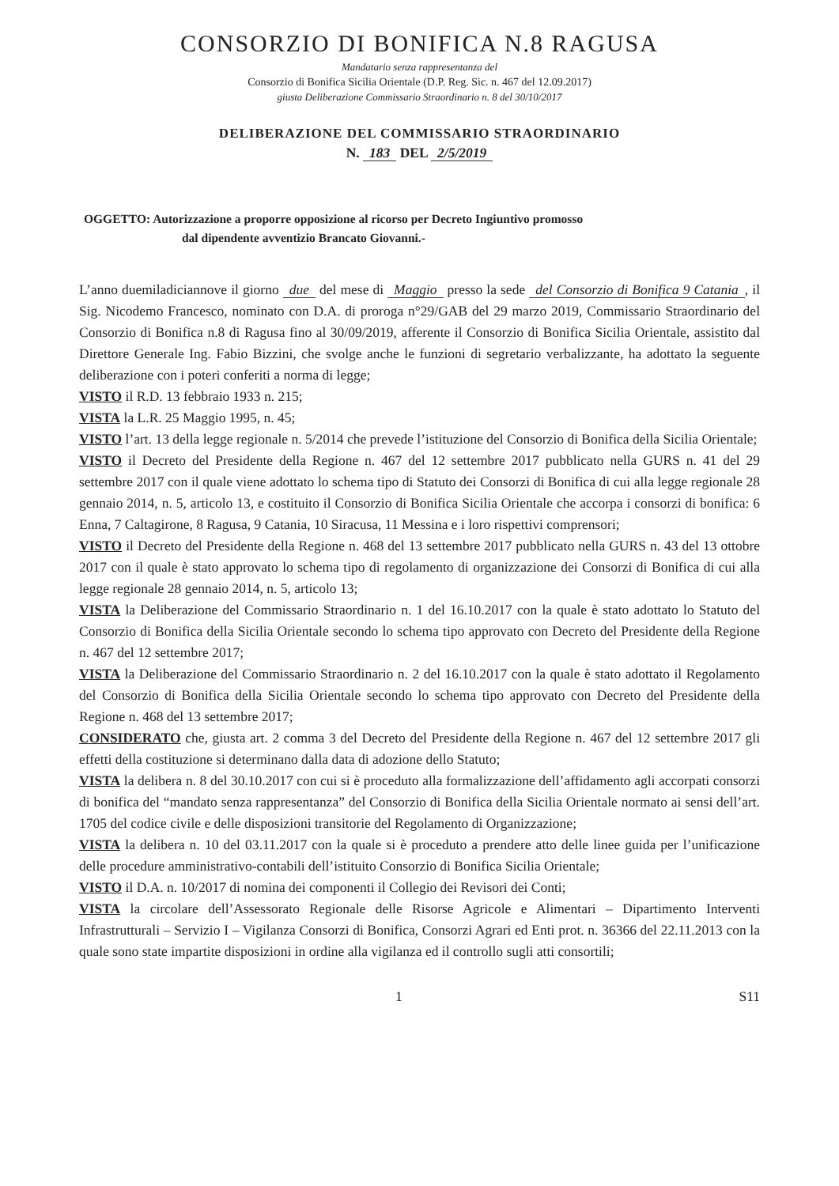CONSORZIO DI BONIFICA N.8 RAGUSA
Mandatario senza rappresentanza del
Consorzio di Bonifica Sicilia Orientale (D.P. Reg. Sic. n. 467 del 12.09.2017)
giusta Deliberazione Commissario Straordinario n. 8 del 30/10/2017
DELIBERAZIONE DEL COMMISSARIO STRAORDINARIO
N. 183 DEL 2/5/2019
OGGETTO: Autorizzazione a proporre opposizione al ricorso per Decreto Ingiuntivo promosso
dal dipendente avventizio Brancato Giovanni.-
L’anno duemiladiciannove il giorno due del mese di Maggio presso la sede del Consorzio di Bonifica 9 Catania, il Sig. Nicodemo Francesco, nominato con D.A. di proroga n°29/GAB del 29 marzo 2019, Commissario Straordinario del Consorzio di Bonifica n.8 di Ragusa fino al 30/09/2019, afferente il Consorzio di Bonifica Sicilia Orientale, assistito dal Direttore Generale Ing. Fabio Bizzini, che svolge anche le funzioni di segretario verbalizzante, ha adottato la seguente deliberazione con i poteri conferiti a norma di legge;
VISTO il R.D. 13 febbraio 1933 n. 215;
VISTA la L.R. 25 Maggio 1995, n. 45;
VISTO l’art. 13 della legge regionale n. 5/2014 che prevede l’istituzione del Consorzio di Bonifica della Sicilia Orientale;
VISTO il Decreto del Presidente della Regione n. 467 del 12 settembre 2017 pubblicato nella GURS n. 41 del 29 settembre 2017 con il quale viene adottato lo schema tipo di Statuto dei Consorzi di Bonifica di cui alla legge regionale 28 gennaio 2014, n. 5, articolo 13, e costituito il Consorzio di Bonifica Sicilia Orientale che accorpa i consorzi di bonifica: 6 Enna, 7 Caltagirone, 8 Ragusa, 9 Catania, 10 Siracusa, 11 Messina e i loro rispettivi comprensori;
VISTO il Decreto del Presidente della Regione n. 468 del 13 settembre 2017 pubblicato nella GURS n. 43 del 13 ottobre 2017 con il quale è stato approvato lo schema tipo di regolamento di organizzazione dei Consorzi di Bonifica di cui alla legge regionale 28 gennaio 2014, n. 5, articolo 13;
VISTA la Deliberazione del Commissario Straordinario n. 1 del 16.10.2017 con la quale è stato adottato lo Statuto del Consorzio di Bonifica della Sicilia Orientale secondo lo schema tipo approvato con Decreto del Presidente della Regione n. 467 del 12 settembre 2017;
VISTA la Deliberazione del Commissario Straordinario n. 2 del 16.10.2017 con la quale è stato adottato il Regolamento del Consorzio di Bonifica della Sicilia Orientale secondo lo schema tipo approvato con Decreto del Presidente della Regione n. 468 del 13 settembre 2017;
CONSIDERATO che, giusta art. 2 comma 3 del Decreto del Presidente della Regione n. 467 del 12 settembre 2017 gli effetti della costituzione si determinano dalla data di adozione dello Statuto;
VISTA la delibera n. 8 del 30.10.2017 con cui si è proceduto alla formalizzazione dell’affidamento agli accorpati consorzi di bonifica del “mandato senza rappresentanza” del Consorzio di Bonifica della Sicilia Orientale normato ai sensi dell’art. 1705 del codice civile e delle disposizioni transitorie del Regolamento di Organizzazione;
VISTA la delibera n. 10 del 03.11.2017 con la quale si è proceduto a prendere atto delle linee guida per l’unificazione delle procedure amministrativo-contabili dell’istituito Consorzio di Bonifica Sicilia Orientale;
VISTO il D.A. n. 10/2017 di nomina dei componenti il Collegio dei Revisori dei Conti;
VISTA la circolare dell’Assessorato Regionale delle Risorse Agricole e Alimentari – Dipartimento Interventi Infrastrutturali – Servizio I – Vigilanza Consorzi di Bonifica, Consorzi Agrari ed Enti prot. n. 36366 del 22.11.2013 con la quale sono state impartite disposizioni in ordine alla vigilanza ed il controllo sugli atti consortili;
1 S11